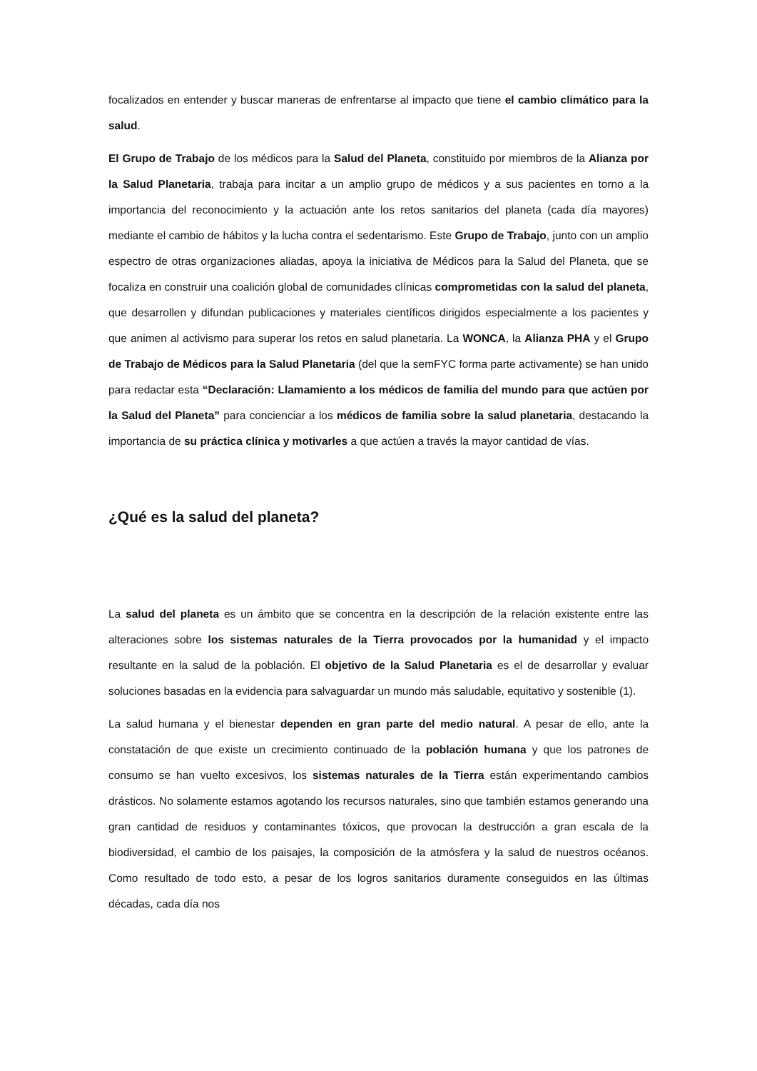focalizados en entender y buscar maneras de enfrentarse al impacto que tiene el cambio climático para la salud.
El Grupo de Trabajo de los médicos para la Salud del Planeta, constituido por miembros de la Alianza por la Salud Planetaria, trabaja para incitar a un amplio grupo de médicos y a sus pacientes en torno a la importancia del reconocimiento y la actuación ante los retos sanitarios del planeta (cada día mayores) mediante el cambio de hábitos y la lucha contra el sedentarismo. Este Grupo de Trabajo, junto con un amplio espectro de otras organizaciones aliadas, apoya la iniciativa de Médicos para la Salud del Planeta, que se focaliza en construir una coalición global de comunidades clínicas comprometidas con la salud del planeta, que desarrollen y difundan publicaciones y materiales científicos dirigidos especialmente a los pacientes y que animen al activismo para superar los retos en salud planetaria. La WONCA, la Alianza PHA y el Grupo de Trabajo de Médicos para la Salud Planetaria (del que la semFYC forma parte activamente) se han unido para redactar esta “Declaración: Llamamiento a los médicos de familia del mundo para que actúen por la Salud del Planeta” para concienciar a los médicos de familia sobre la salud planetaria, destacando la importancia de su práctica clínica y motivarles a que actúen a través la mayor cantidad de vías.
¿Qué es la salud del planeta?
La salud del planeta es un ámbito que se concentra en la descripción de la relación existente entre las alteraciones sobre los sistemas naturales de la Tierra provocados por la humanidad y el impacto resultante en la salud de la población. El objetivo de la Salud Planetaria es el de desarrollar y evaluar soluciones basadas en la evidencia para salvaguardar un mundo más saludable, equitativo y sostenible (1).
La salud humana y el bienestar dependen en gran parte del medio natural. A pesar de ello, ante la constatación de que existe un crecimiento continuado de la población humana y que los patrones de consumo se han vuelto excesivos, los sistemas naturales de la Tierra están experimentando cambios drásticos. No solamente estamos agotando los recursos naturales, sino que también estamos generando una gran cantidad de residuos y contaminantes tóxicos, que provocan la destrucción a gran escala de la biodiversidad, el cambio de los paisajes, la composición de la atmósfera y la salud de nuestros océanos. Como resultado de todo esto, a pesar de los logros sanitarios duramente conseguidos en las últimas décadas, cada día nos